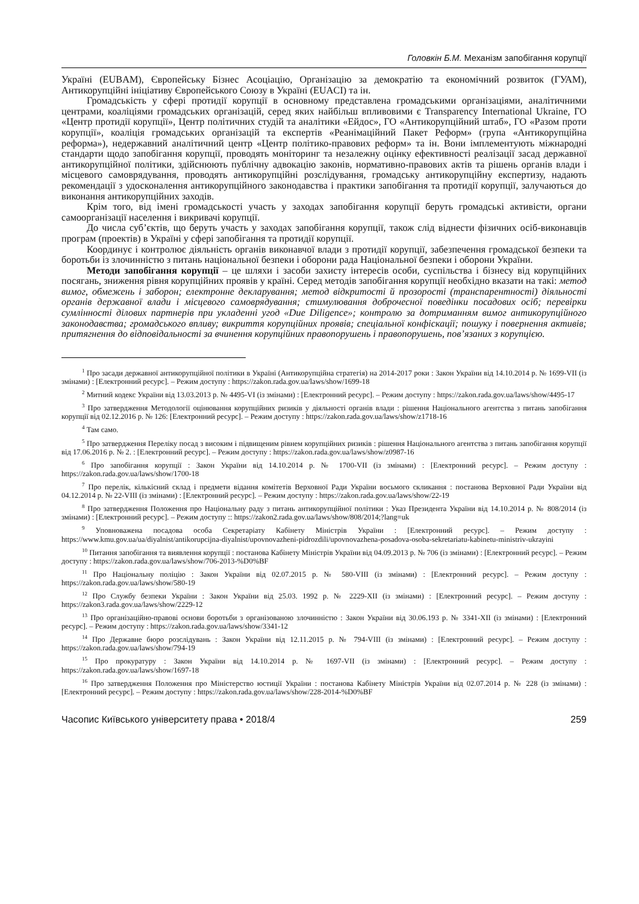Головкін Б.М. Механізм запобігання корупції
Україні (EUBAM), Європейську Бізнес Асоціацію, Організацію за демократію та економічний розвиток (ГУАМ), Антикорупційні ініціативу Європейського Союзу в Україні (EUACI) та ін.
Громадськість у сфері протидії корупції в основному представлена громадськими організаціями, аналітичними центрами, коаліціями громадських організацій, серед яких найбільш впливовими є Transparency International Ukraine, ГО «Центр протидії корупції», Центр політичних студій та аналітики «Ейдос», ГО «Антикорупційний штаб», ГО «Разом проти корупції», коаліція громадських організацій та експертів «Реанімаційний Пакет Реформ» (група «Антикорупційна реформа»), недержавний аналітичний центр «Центр політико-правових реформ» та ін. Вони імплементують міжнародні стандарти щодо запобігання корупції, проводять моніторинг та незалежну оцінку ефективності реалізації засад державної антикорупційної політики, здійснюють публічну адвокацію законів, нормативно-правових актів та рішень органів влади і місцевого самоврядування, проводять антикорупційні розслідування, громадську антикорупційну експертизу, надають рекомендації з удосконалення антикорупційного законодавства і практики запобігання та протидії корупції, залучаються до виконання антикорупційних заходів.
Крім того, від імені громадськості участь у заходах запобігання корупції беруть громадські активісти, органи самоорганізації населення і викривачі корупції.
До числа суб’єктів, що беруть участь у заходах запобігання корупції, також слід віднести фізичних осіб-виконавців програм (проектів) в Україні у сфері запобігання та протидії корупції.
Координує і контролює діяльність органів виконавчої влади з протидії корупції, забезпечення громадської безпеки та боротьби із злочинністю з питань національної безпеки і оборони рада Національної безпеки і оборони України.
Методи запобігання корупції – це шляхи і засоби захисту інтересів особи, суспільства і бізнесу від корупційних посягань, зниження рівня корупційних проявів у країні. Серед методів запобігання корупції необхідно вказати на такі: метод вимог, обмежень і заборон; електронне декларування; метод відкритості й прозорості (транспарентності) діяльності органів державної влади і місцевого самоврядування; стимулювання доброчесної поведінки посадових осіб; перевірки сумлінності ділових партнерів при укладенні угод «Due Diligence»; контролю за дотриманням вимог антикорупційного законодавства; громадського впливу; викриття корупційних проявів; спеціальної конфіскації; пошуку і повернення активів; притягнення до відповідальності за вчинення корупційних правопорушень і правопорушень, пов’язаних з корупцією.
<sup>1</sup> Про засади державної антикорупційної політики в Україні (Антикорупційна стратегія) на 2014-2017 роки : Закон України від 14.10.2014 р. № 1699-VII (із змінами) : [Електронний ресурс]. – Режим доступу : https://zakon.rada.gov.ua/laws/show/1699-18
<sup>2</sup> Митний кодекс України від 13.03.2013 р. № 4495-VI (із змінами) : [Електронний ресурс]. – Режим доступу : https://zakon.rada.gov.ua/laws/show/4495-17
<sup>3</sup> Про затвердження Методології оцінювання корупційних ризиків у діяльності органів влади : рішення Національного агентства з питань запобігання корупції від 02.12.2016 р. № 126: [Електронний ресурс]. – Режим доступу : https://zakon.rada.gov.ua/laws/show/z1718-16
<sup>4</sup> Там само.
<sup>5</sup> Про затвердження Переліку посад з високим і підвищеним рівнем корупційних ризиків : рішення Національного агентства з питань запобігання корупції від 17.06.2016 р. № 2. : [Електронний ресурс]. – Режим доступу : https://zakon.rada.gov.ua/laws/show/z0987-16
<sup>6</sup> Про запобігання корупції : Закон України від 14.10.2014 р. № 1700-VII (із змінами) : [Електронний ресурс]. – Режим доступу : https://zakon.rada.gov.ua/laws/show/1700-18
<sup>7</sup> Про перелік, кількісний склад і предмети відання комітетів Верховної Ради України восьмого скликання : постанова Верховної Ради України від 04.12.2014 р. № 22-VIII (із змінами) : [Електронний ресурс]. – Режим доступу : https://zakon.rada.gov.ua/laws/show/22-19
<sup>8</sup> Про затвердження Положення про Національну раду з питань антикорупційної політики : Указ Президента України від 14.10.2014 р. № 808/2014 (із змінами) : [Електронний ресурс]. – Режим доступу :: https://zakon2.rada.gov.ua/laws/show/808/2014;?lang=uk
<sup>9</sup> Уповноважена посадова особа Секретаріату Кабінету Міністрів України : [Електронний ресурс]. – Режим доступу : https://www.kmu.gov.ua/ua/diyalnist/antikorupcijna-diyalnist/upovnovazheni-pidrozdili/upovnovazhena-posadova-osoba-sekretariatu-kabinetu-ministriv-ukrayini
<sup>10</sup> Питання запобігання та виявлення корупції : постанова Кабінету Міністрів України від 04.09.2013 р. № 706 (із змінами) : [Електронний ресурс]. – Режим доступу : https://zakon.rada.gov.ua/laws/show/706-2013-%D0%BF
<sup>11</sup> Про Національну поліцію : Закон України від 02.07.2015 р. № 580-VIII (із змінами) : [Електронний ресурс]. – Режим доступу : https://zakon.rada.gov.ua/laws/show/580-19
<sup>12</sup> Про Службу безпеки України : Закон України від 25.03. 1992 р. № 2229-XII (із змінами) : [Електронний ресурс]. – Режим доступу : https://zakon3.rada.gov.ua/laws/show/2229-12
<sup>13</sup> Про організаційно-правові основи боротьби з організованою злочинністю : Закон України від 30.06.193 р. № 3341-XII (із змінами) : [Електронний ресурс]. – Режим доступу : https://zakon.rada.gov.ua/laws/show/3341-12
<sup>14</sup> Про Державне бюро розслідувань : Закон України від 12.11.2015 р. № 794-VIII (із змінами) : [Електронний ресурс]. – Режим доступу : https://zakon.rada.gov.ua/laws/show/794-19
<sup>15</sup> Про прокуратуру : Закон України від 14.10.2014 р. № 1697-VII (із змінами) : [Електронний ресурс]. – Режим доступу : https://zakon.rada.gov.ua/laws/show/1697-18
<sup>16</sup> Про затвердження Положення про Міністерство юстиції України : постанова Кабінету Міністрів України від 02.07.2014 р. № 228 (із змінами) : [Електронний ресурс]. – Режим доступу : https://zakon.rada.gov.ua/laws/show/228-2014-%D0%BF
Часопис Київського університету права • 2018/4 259